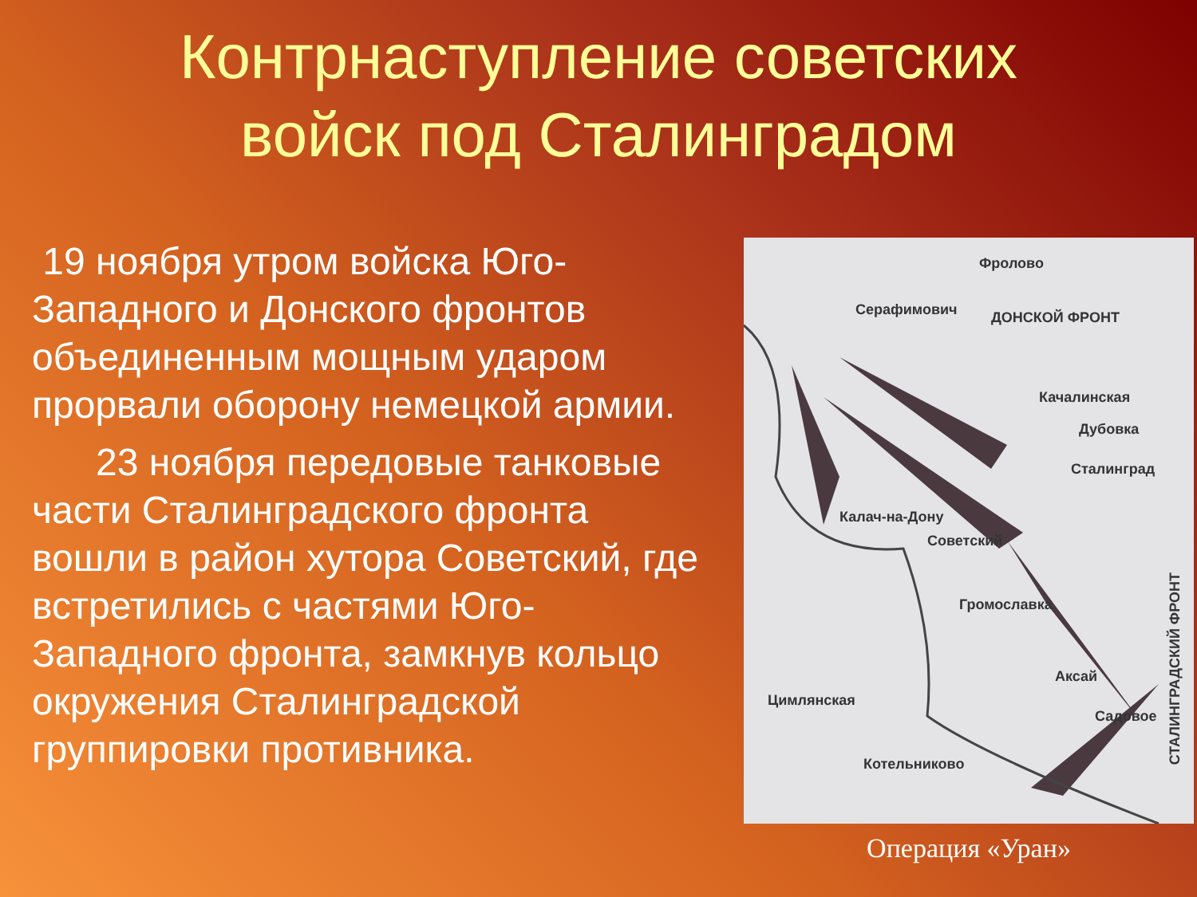Контрнаступление советских
войск под Сталинградом
19 ноября утром войска Юго-Западного и Донского фронтов объединенным мощным ударом прорвали оборону немецкой армии.
23 ноября передовые танковые части Сталинградского фронта вошли в район хутора Советский, где встретились с частями Юго-Западного фронта, замкнув кольцо окружения Сталинградской группировки противника.
Фролово
Серафимович ДОНСКОЙ ФРОНТ
Качалинская
Дубовка
Сталинград
Калач-на-Дону
Советский
Громославка
Аксай
Садовое
Цимлянская
Котельниково
СТАЛИНГРАДСКИЙ ФРОНТ
Операция «Уран»